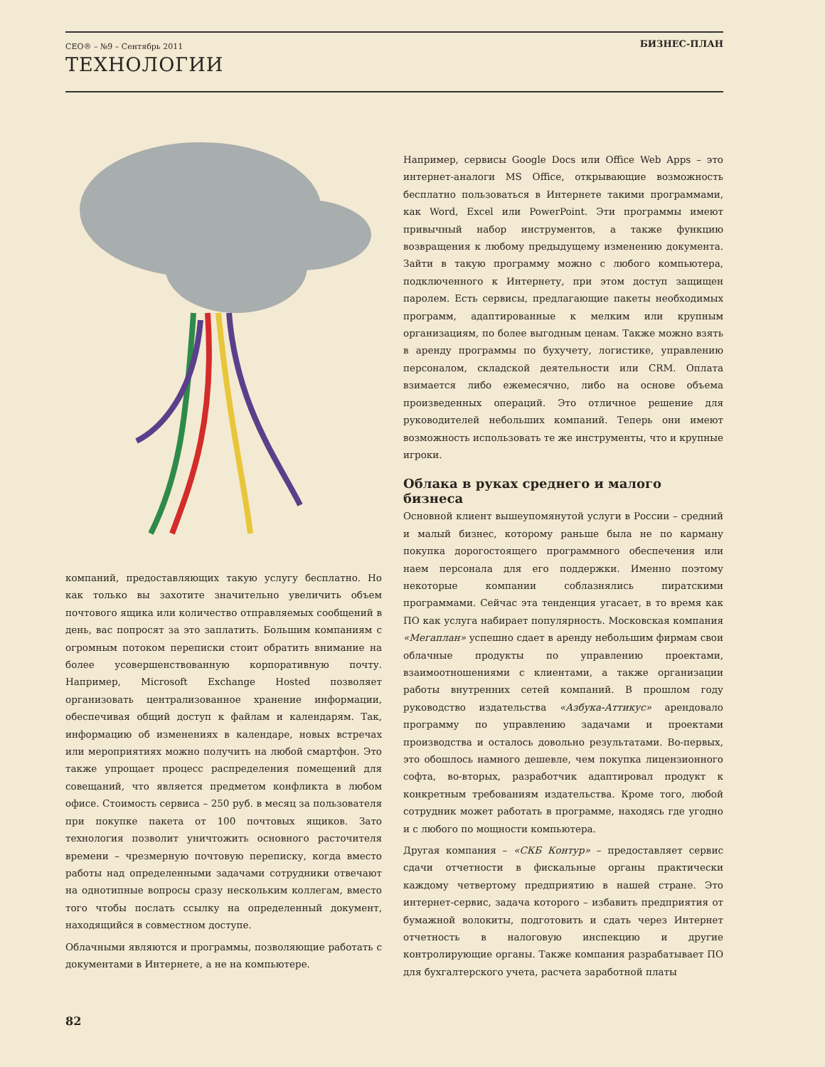CEO® – №9 – Сентябрь 2011
ТЕХНОЛОГИИ
БИЗНЕС-ПЛАН
компаний, предоставляющих такую услугу бесплатно. Но как только вы захотите значительно увеличить объем почтового ящика или количество отправляемых сообщений в день, вас попросят за это заплатить. Большим компаниям с огромным потоком переписки стоит обратить внимание на более усовершенствованную корпоративную почту. Например, Microsoft Exchange Hosted позволяет организовать централизованное хранение информации, обеспечивая общий доступ к файлам и календарям. Так, информацию об изменениях в календаре, новых встречах или мероприятиях можно получить на любой смартфон. Это также упрощает процесс распределения помещений для совещаний, что является предметом конфликта в любом офисе. Стоимость сервиса – 250 руб. в месяц за пользователя при покупке пакета от 100 почтовых ящиков. Зато технология позволит уничтожить основного расточителя времени – чрезмерную почтовую переписку, когда вместо работы над определенными задачами сотрудники отвечают на однотипные вопросы сразу нескольким коллегам, вместо того чтобы послать ссылку на определенный документ, находящийся в совместном доступе.
Облачными являются и программы, позволяющие работать с документами в Интернете, а не на компьютере.
Например, сервисы Google Docs или Office Web Apps – это интернет-аналоги MS Office, открывающие возможность бесплатно пользоваться в Интернете такими программами, как Word, Excel или PowerPoint. Эти программы имеют привычный набор инструментов, а также функцию возвращения к любому предыдущему изменению документа. Зайти в такую программу можно с любого компьютера, подключенного к Интернету, при этом доступ защищен паролем. Есть сервисы, предлагающие пакеты необходимых программ, адаптированные к мелким или крупным организациям, по более выгодным ценам. Также можно взять в аренду программы по бухучету, логистике, управлению персоналом, складской деятельности или CRM. Оплата взимается либо ежемесячно, либо на основе объема произведенных операций. Это отличное решение для руководителей небольших компаний. Теперь они имеют возможность использовать те же инструменты, что и крупные игроки.
Облака в руках среднего и малого бизнеса
Основной клиент вышеупомянутой услуги в России – средний и малый бизнес, которому раньше была не по карману покупка дорогостоящего программного обеспечения или наем персонала для его поддержки. Именно поэтому некоторые компании соблазнялись пиратскими программами. Сейчас эта тенденция угасает, в то время как ПО как услуга набирает популярность. Московская компания «Мегаплан» успешно сдает в аренду небольшим фирмам свои облачные продукты по управлению проектами, взаимоотношениями с клиентами, а также организации работы внутренних сетей компаний. В прошлом году руководство издательства «Азбука-Аттикус» арендовало программу по управлению задачами и проектами производства и осталось довольно результатами. Во-первых, это обошлось намного дешевле, чем покупка лицензионного софта, во-вторых, разработчик адаптировал продукт к конкретным требованиям издательства. Кроме того, любой сотрудник может работать в программе, находясь где угодно и с любого по мощности компьютера.
Другая компания – «СКБ Контур» – предоставляет сервис сдачи отчетности в фискальные органы практически каждому четвертому предприятию в нашей стране. Это интернет-сервис, задача которого – избавить предприятия от бумажной волокиты, подготовить и сдать через Интернет отчетность в налоговую инспекцию и другие контролирующие органы. Также компания разрабатывает ПО для бухгалтерского учета, расчета заработной платы
82